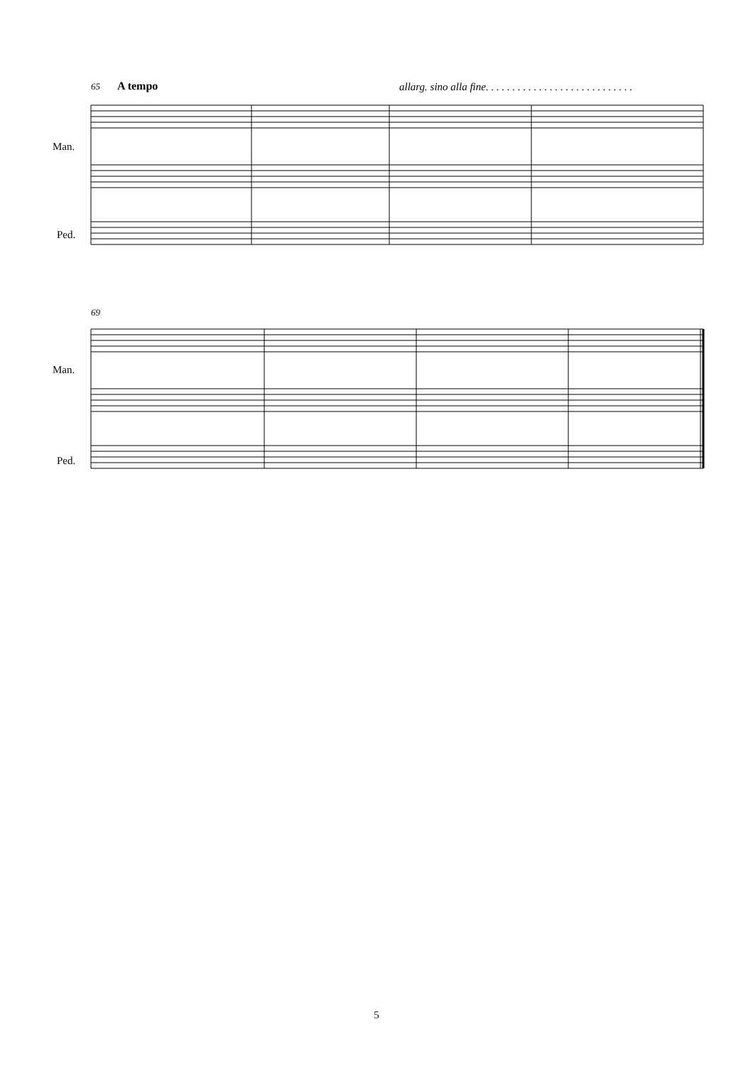65 A tempo
allarg. sino alla fine. . . . . . . . . . . . . . . . . . . . . . . . . . . .
Man.
Ped.
69
Man.
Ped.
5